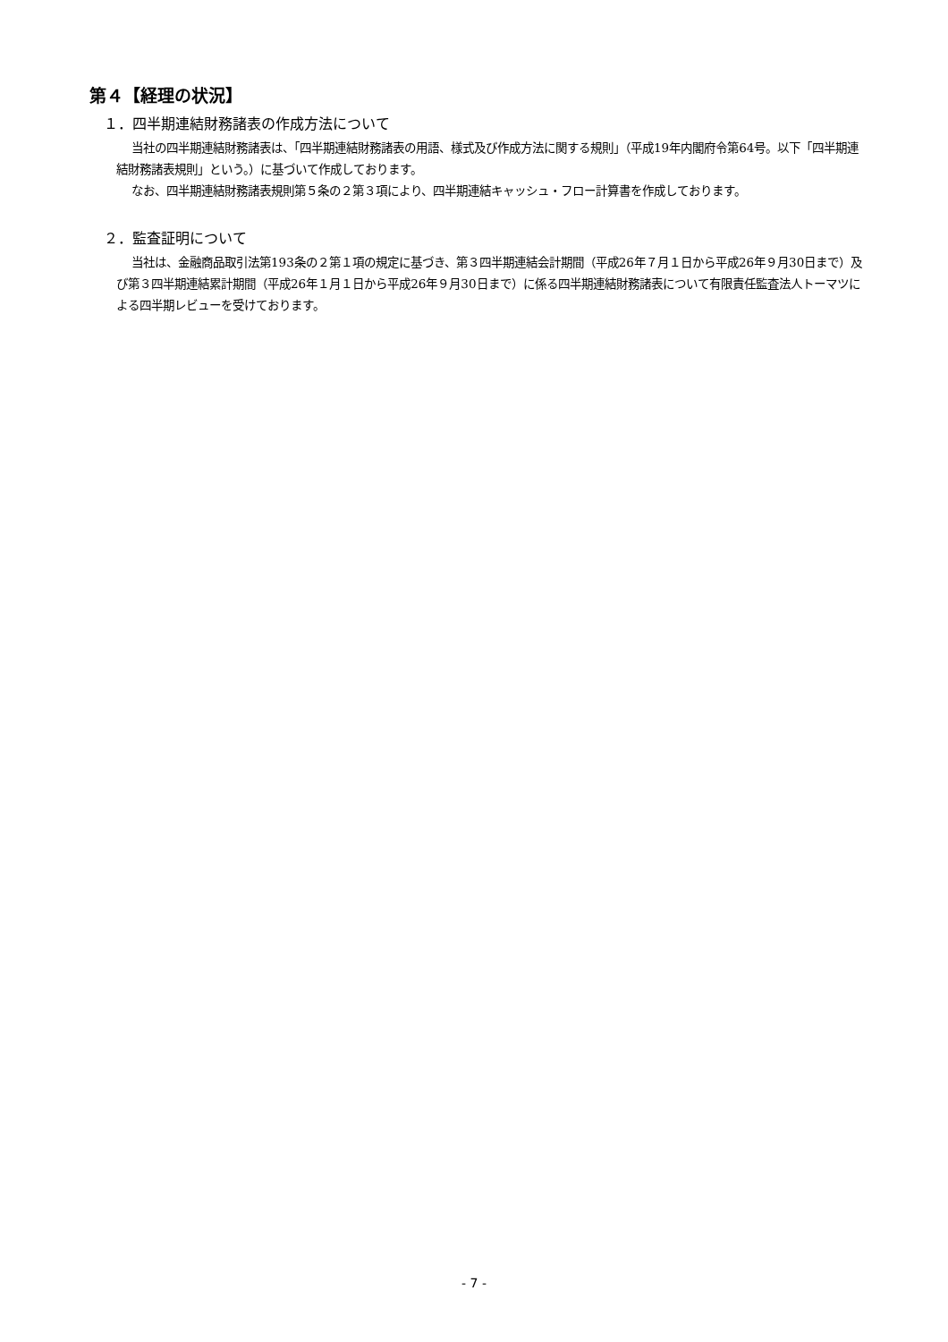第４【経理の状況】
１．四半期連結財務諸表の作成方法について
当社の四半期連結財務諸表は、「四半期連結財務諸表の用語、様式及び作成方法に関する規則」（平成19年内閣府令第64号。以下「四半期連結財務諸表規則」という。）に基づいて作成しております。
なお、四半期連結財務諸表規則第５条の２第３項により、四半期連結キャッシュ・フロー計算書を作成しております。
２．監査証明について
当社は、金融商品取引法第193条の２第１項の規定に基づき、第３四半期連結会計期間（平成26年７月１日から平成26年９月30日まで）及び第３四半期連結累計期間（平成26年１月１日から平成26年９月30日まで）に係る四半期連結財務諸表について有限責任監査法人トーマツによる四半期レビューを受けております。
- 7 -